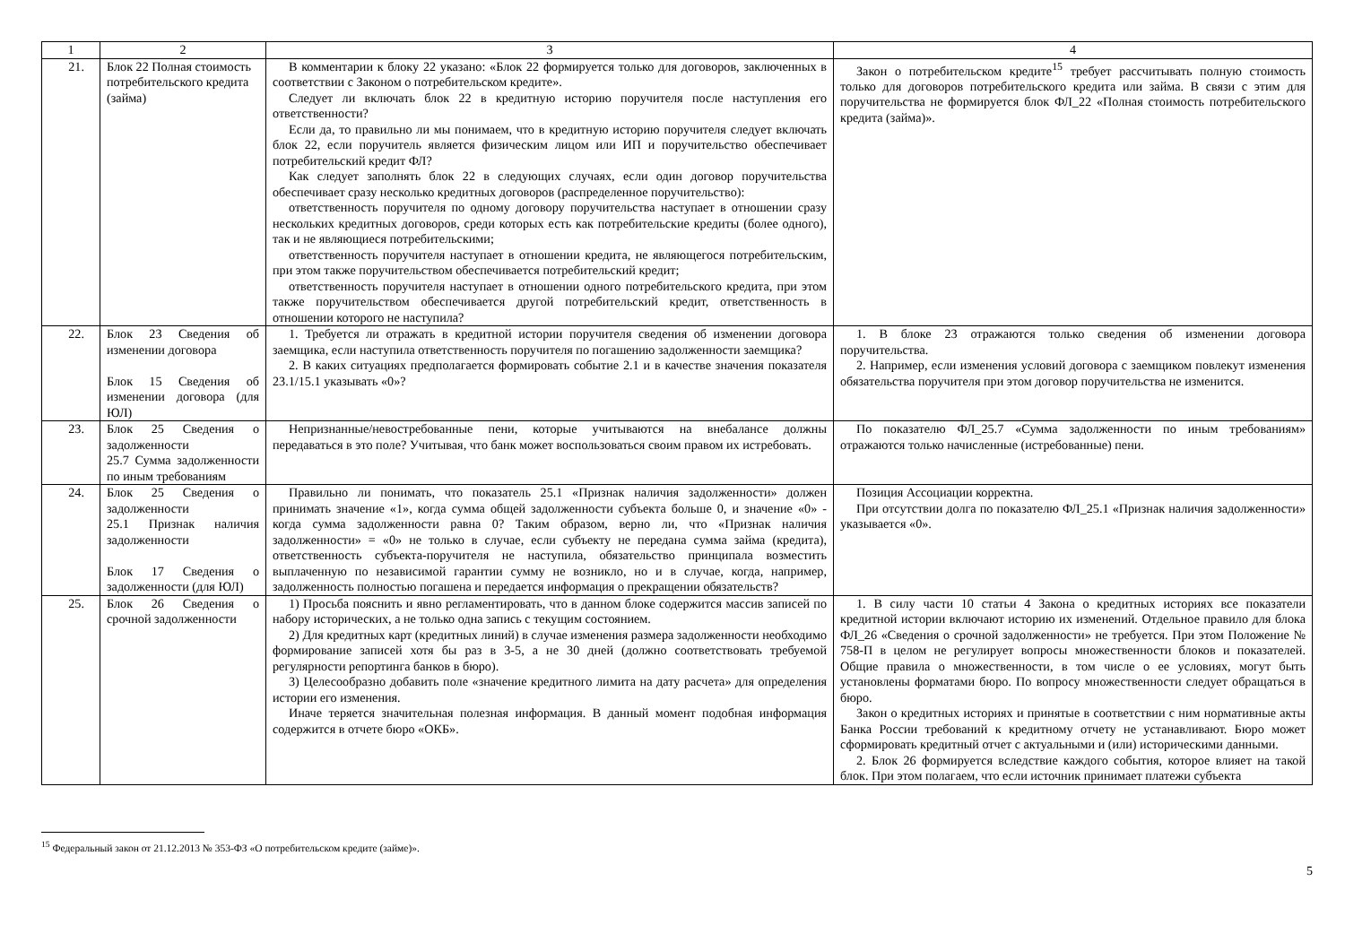| 1 | 2 | 3 | 4 |
| --- | --- | --- | --- |
| 21. | Блок 22 Полная стоимость потребительского кредита (займа) | В комментарии к блоку 22 указано: «Блок 22 формируется только для договоров, заключенных в соответствии с Законом о потребительском кредите». Следует ли включать блок 22 в кредитную историю поручителя после наступления его ответственности? Если да, то правильно ли мы понимаем, что в кредитную историю поручителя следует включать блок 22, если поручитель является физическим лицом или ИП и поручительство обеспечивает потребительский кредит ФЛ? Как следует заполнять блок 22 в следующих случаях, если один договор поручительства обеспечивает сразу несколько кредитных договоров (распределенное поручительство): ответственность поручителя по одному договору поручительства наступает в отношении сразу нескольких кредитных договоров, среди которых есть как потребительские кредиты (более одного), так и не являющиеся потребительскими; ответственность поручителя наступает в отношении кредита, не являющегося потребительским, при этом также поручительством обеспечивается потребительский кредит; ответственность поручителя наступает в отношении одного потребительского кредита, при этом также поручительством обеспечивается другой потребительский кредит, ответственность в отношении которого не наступила? | Закон о потребительском кредите<sup>15</sup> требует рассчитывать полную стоимость только для договоров потребительского кредита или займа. В связи с этим для поручительства не формируется блок ФЛ_22 «Полная стоимость потребительского кредита (займа)». |
| 22. | Блок 23 Сведения об изменении договора Блок 15 Сведения об изменении договора (для ЮЛ) | 1. Требуется ли отражать в кредитной истории поручителя сведения об изменении договора заемщика, если наступила ответственность поручителя по погашению задолженности заемщика? 2. В каких ситуациях предполагается формировать событие 2.1 и в качестве значения показателя 23.1/15.1 указывать «0»? | 1. В блоке 23 отражаются только сведения об изменении договора поручительства. 2. Например, если изменения условий договора с заемщиком повлекут изменения обязательства поручителя при этом договор поручительства не изменится. |
| 23. | Блок 25 Сведения о задолженности 25.7 Сумма задолженности по иным требованиям | Непризнанные/невостребованные пени, которые учитываются на внебалансе должны передаваться в это поле? Учитывая, что банк может воспользоваться своим правом их истребовать. | По показателю ФЛ_25.7 «Сумма задолженности по иным требованиям» отражаются только начисленные (истребованные) пени. |
| 24. | Блок 25 Сведения о задолженности 25.1 Признак наличия задолженности Блок 17 Сведения о задолженности (для ЮЛ) | Правильно ли понимать, что показатель 25.1 «Признак наличия задолженности» должен принимать значение «1», когда сумма общей задолженности субъекта больше 0, и значение «0» - когда сумма задолженности равна 0? Таким образом, верно ли, что «Признак наличия задолженности» = «0» не только в случае, если субъекту не передана сумма займа (кредита), ответственность субъекта-поручителя не наступила, обязательство принципала возместить выплаченную по независимой гарантии сумму не возникло, но и в случае, когда, например, задолженность полностью погашена и передается информация о прекращении обязательств? | Позиция Ассоциации корректна. При отсутствии долга по показателю ФЛ_25.1 «Признак наличия задолженности» указывается «0». |
| 25. | Блок 26 Сведения о срочной задолженности | 1) Просьба пояснить и явно регламентировать, что в данном блоке содержится массив записей по набору исторических, а не только одна запись с текущим состоянием. 2) Для кредитных карт (кредитных линий) в случае изменения размера задолженности необходимо формирование записей хотя бы раз в 3-5, а не 30 дней (должно соответствовать требуемой регулярности репортинга банков в бюро). 3) Целесообразно добавить поле «значение кредитного лимита на дату расчета» для определения истории его изменения. Иначе теряется значительная полезная информация. В данный момент подобная информация содержится в отчете бюро «ОКБ». | 1. В силу части 10 статьи 4 Закона о кредитных историях все показатели кредитной истории включают историю их изменений. Отдельное правило для блока ФЛ_26 «Сведения о срочной задолженности» не требуется. При этом Положение № 758-П в целом не регулирует вопросы множественности блоков и показателей. Общие правила о множественности, в том числе о ее условиях, могут быть установлены форматами бюро. По вопросу множественности следует обращаться в бюро. Закон о кредитных историях и принятые в соответствии с ним нормативные акты Банка России требований к кредитному отчету не устанавливают. Бюро может сформировать кредитный отчет с актуальными и (или) историческими данными. 2. Блок 26 формируется вследствие каждого события, которое влияет на такой блок. При этом полагаем, что если источник принимает платежи субъекта |
<sup>15</sup> Федеральный закон от 21.12.2013 № 353-ФЗ «О потребительском кредите (займе)».
5